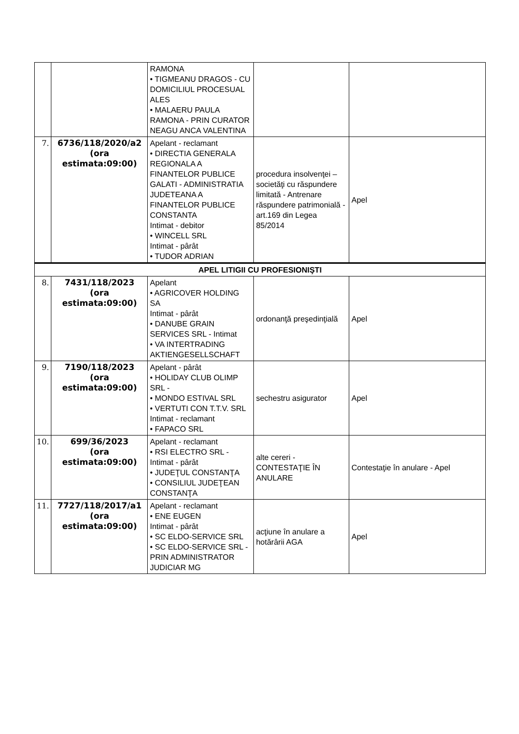| | | RAMONA • TIGMEANU DRAGOS - CU DOMICILIUL PROCESUAL ALES • MALAERU PAULA RAMONA - PRIN CURATOR NEAGU ANCA VALENTINA | | |
| 7. | 6736/118/2020/a2 (ora estimata:09:00) | Apelant - reclamant • DIRECTIA GENERALA REGIONALA A FINANTELOR PUBLICE GALATI - ADMINISTRATIA JUDETEANA A FINANTELOR PUBLICE CONSTANTA Intimat - debitor • WINCELL SRL Intimat - pârât • TUDOR ADRIAN | procedura insolvenţei – societăţi cu răspundere limitată - Antrenare răspundere patrimonială - art.169 din Legea 85/2014 | Apel |
| APEL LITIGII CU PROFESIONIŞTI | | | | |
| 8. | 7431/118/2023 (ora estimata:09:00) | Apelant • AGRICOVER HOLDING SA Intimat - pârât • DANUBE GRAIN SERVICES SRL - Intimat • VA INTERTRADING AKTIENGESELLSCHAFT | ordonanţă preşedinţială | Apel |
| 9. | 7190/118/2023 (ora estimata:09:00) | Apelant - pârât • HOLIDAY CLUB OLIMP SRL - • MONDO ESTIVAL SRL • VERTUTI CON T.T.V. SRL Intimat - reclamant • FAPACO SRL | sechestru asigurator | Apel |
| 10. | 699/36/2023 (ora estimata:09:00) | Apelant - reclamant • RSI ELECTRO SRL - Intimat - pârât • JUDEŢUL CONSTANŢA • CONSILIUL JUDEŢEAN CONSTANŢA | alte cereri - CONTESTAŢIE ÎN ANULARE | Contestaţie în anulare - Apel |
| 11. | 7727/118/2017/a1 (ora estimata:09:00) | Apelant - reclamant • ENE EUGEN Intimat - pârât • SC ELDO-SERVICE SRL • SC ELDO-SERVICE SRL - PRIN ADMINISTRATOR JUDICIAR MG | acţiune în anulare a hotărârii AGA | Apel |